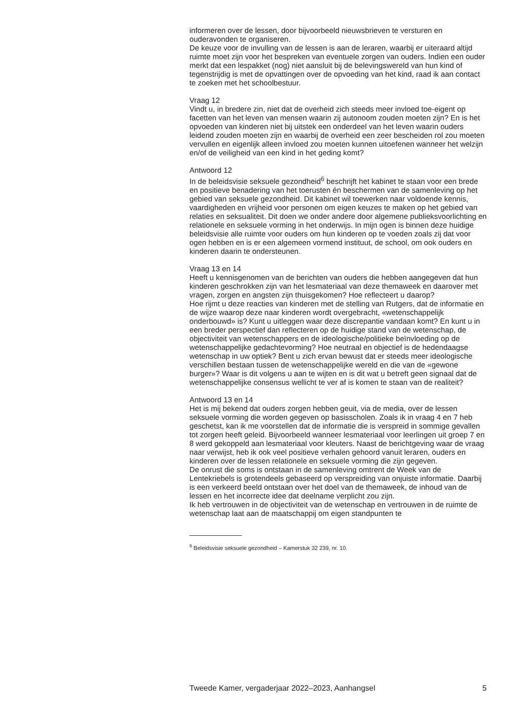informeren over de lessen, door bijvoorbeeld nieuwsbrieven te versturen en ouderavonden te organiseren.
De keuze voor de invulling van de lessen is aan de leraren, waarbij er uiteraard altijd ruimte moet zijn voor het bespreken van eventuele zorgen van ouders. Indien een ouder merkt dat een lespakket (nog) niet aansluit bij de belevingswereld van hun kind of tegenstrijdig is met de opvattingen over de opvoeding van het kind, raad ik aan contact te zoeken met het schoolbestuur.
Vraag 12
Vindt u, in bredere zin, niet dat de overheid zich steeds meer invloed toe-eigent op facetten van het leven van mensen waarin zij autonoom zouden moeten zijn? En is het opvoeden van kinderen niet bij uitstek een onderdeel van het leven waarin ouders leidend zouden moeten zijn en waarbij de overheid een zeer bescheiden rol zou moeten vervullen en eigenlijk alleen invloed zou moeten kunnen uitoefenen wanneer het welzijn en/of de veiligheid van een kind in het geding komt?
Antwoord 12
In de beleidsvisie seksuele gezondheid<sup>6</sup> beschrijft het kabinet te staan voor een brede en positieve benadering van het toerusten én beschermen van de samenleving op het gebied van seksuele gezondheid. Dit kabinet wil toewerken naar voldoende kennis, vaardigheden en vrijheid voor personen om eigen keuzes te maken op het gebied van relaties en seksualiteit. Dit doen we onder andere door algemene publieksvoorlichting en relationele en seksuele vorming in het onderwijs. In mijn ogen is binnen deze huidige beleidsvisie alle ruimte voor ouders om hun kinderen op te voeden zoals zij dat voor ogen hebben en is er een algemeen vormend instituut, de school, om ook ouders en kinderen daarin te ondersteunen.
Vraag 13 en 14
Heeft u kennisgenomen van de berichten van ouders die hebben aangegeven dat hun kinderen geschrokken zijn van het lesmateriaal van deze themaweek en daarover met vragen, zorgen en angsten zijn thuisgekomen? Hoe reflecteert u daarop?
Hoe rijmt u deze reacties van kinderen met de stelling van Rutgers, dat de informatie en de wijze waarop deze naar kinderen wordt overgebracht, «wetenschappelijk onderbouwd» is? Kunt u uitleggen waar deze discrepantie vandaan komt? En kunt u in een breder perspectief dan reflecteren op de huidige stand van de wetenschap, de objectiviteit van wetenschappers en de ideologische/politieke beïnvloeding op de wetenschappelijke gedachtevorming? Hoe neutraal en objectief is de hedendaagse wetenschap in uw optiek? Bent u zich ervan bewust dat er steeds meer ideologische verschillen bestaan tussen de wetenschappelijke wereld en die van de «gewone burger»? Waar is dit volgens u aan te wijten en is dit wat u betreft geen signaal dat de wetenschappelijke consensus wellicht te ver af is komen te staan van de realiteit?
Antwoord 13 en 14
Het is mij bekend dat ouders zorgen hebben geuit, via de media, over de lessen seksuele vorming die worden gegeven op basisscholen. Zoals ik in vraag 4 en 7 heb geschetst, kan ik me voorstellen dat de informatie die is verspreid in sommige gevallen tot zorgen heeft geleid. Bijvoorbeeld wanneer lesmateriaal voor leerlingen uit groep 7 en 8 werd gekoppeld aan lesmateriaal voor kleuters. Naast de berichtgeving waar de vraag naar verwijst, heb ik ook veel positieve verhalen gehoord vanuit leraren, ouders en kinderen over de lessen relationele en seksuele vorming die zijn gegeven.
De onrust die soms is ontstaan in de samenleving omtrent de Week van de Lentekriebels is grotendeels gebaseerd op verspreiding van onjuiste informatie. Daarbij is een verkeerd beeld ontstaan over het doel van de themaweek, de inhoud van de lessen en het incorrecte idee dat deelname verplicht zou zijn.
Ik heb vertrouwen in de objectiviteit van de wetenschap en vertrouwen in de ruimte de wetenschap laat aan de maatschappij om eigen standpunten te
<sup>6</sup> Beleidsvisie seksuele gezondheid – Kamerstuk 32 239, nr. 10.
Tweede Kamer, vergaderjaar 2022–2023, Aanhangsel 5